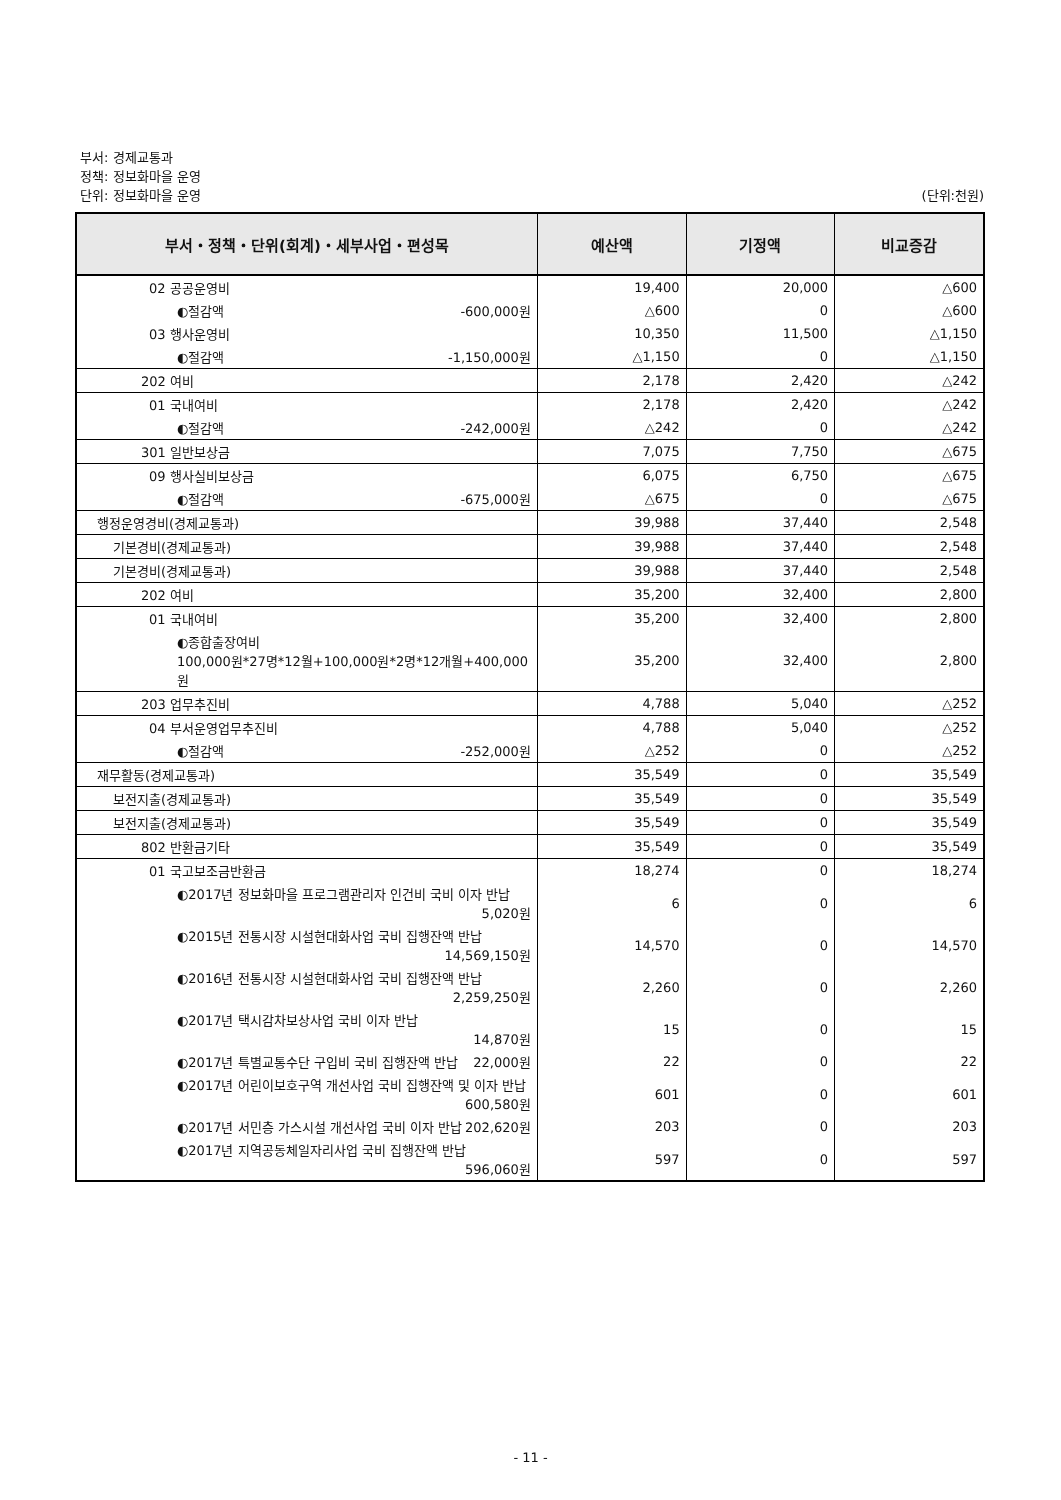부서: 경제교통과
정책: 정보화마을 운영
단위: 정보화마을 운영 (단위:천원)
| 부서・정책・단위(회계)・세부사업・편성목 | 예산액 | 기정액 | 비교증감 |
| --- | --- | --- | --- |
| 02 공공운영비 | 19,400 | 20,000 | △600 |
| ◐절감액 -600,000원 | △600 | 0 | △600 |
| 03 행사운영비 | 10,350 | 11,500 | △1,150 |
| ◐절감액 -1,150,000원 | △1,150 | 0 | △1,150 |
| 202 여비 | 2,178 | 2,420 | △242 |
| 01 국내여비 | 2,178 | 2,420 | △242 |
| ◐절감액 -242,000원 | △242 | 0 | △242 |
| 301 일반보상금 | 7,075 | 7,750 | △675 |
| 09 행사실비보상금 | 6,075 | 6,750 | △675 |
| ◐절감액 -675,000원 | △675 | 0 | △675 |
| 행정운영경비(경제교통과) | 39,988 | 37,440 | 2,548 |
| 기본경비(경제교통과) | 39,988 | 37,440 | 2,548 |
| 기본경비(경제교통과) | 39,988 | 37,440 | 2,548 |
| 202 여비 | 35,200 | 32,400 | 2,800 |
| 01 국내여비 | 35,200 | 32,400 | 2,800 |
| ◐종합출장여비 100,000원*27명*12월+100,000원*2명*12개월+400,000원 | 35,200 | 32,400 | 2,800 |
| 203 업무추진비 | 4,788 | 5,040 | △252 |
| 04 부서운영업무추진비 | 4,788 | 5,040 | △252 |
| ◐절감액 -252,000원 | △252 | 0 | △252 |
| 재무활동(경제교통과) | 35,549 | 0 | 35,549 |
| 보전지출(경제교통과) | 35,549 | 0 | 35,549 |
| 보전지출(경제교통과) | 35,549 | 0 | 35,549 |
| 802 반환금기타 | 35,549 | 0 | 35,549 |
| 01 국고보조금반환금 | 18,274 | 0 | 18,274 |
| ◐2017년 정보화마을 프로그램관리자 인건비 국비 이자 반납 5,020원 | 6 | 0 | 6 |
| ◐2015년 전통시장 시설현대화사업 국비 집행잔액 반납 14,569,150원 | 14,570 | 0 | 14,570 |
| ◐2016년 전통시장 시설현대화사업 국비 집행잔액 반납 2,259,250원 | 2,260 | 0 | 2,260 |
| ◐2017년 택시감차보상사업 국비 이자 반납 14,870원 | 15 | 0 | 15 |
| ◐2017년 특별교통수단 구입비 국비 집행잔액 반납 22,000원 | 22 | 0 | 22 |
| ◐2017년 어린이보호구역 개선사업 국비 집행잔액 및 이자 반납 600,580원 | 601 | 0 | 601 |
| ◐2017년 서민층 가스시설 개선사업 국비 이자 반납 202,620원 | 203 | 0 | 203 |
| ◐2017년 지역공동체일자리사업 국비 집행잔액 반납 596,060원 | 597 | 0 | 597 |
- 11 -